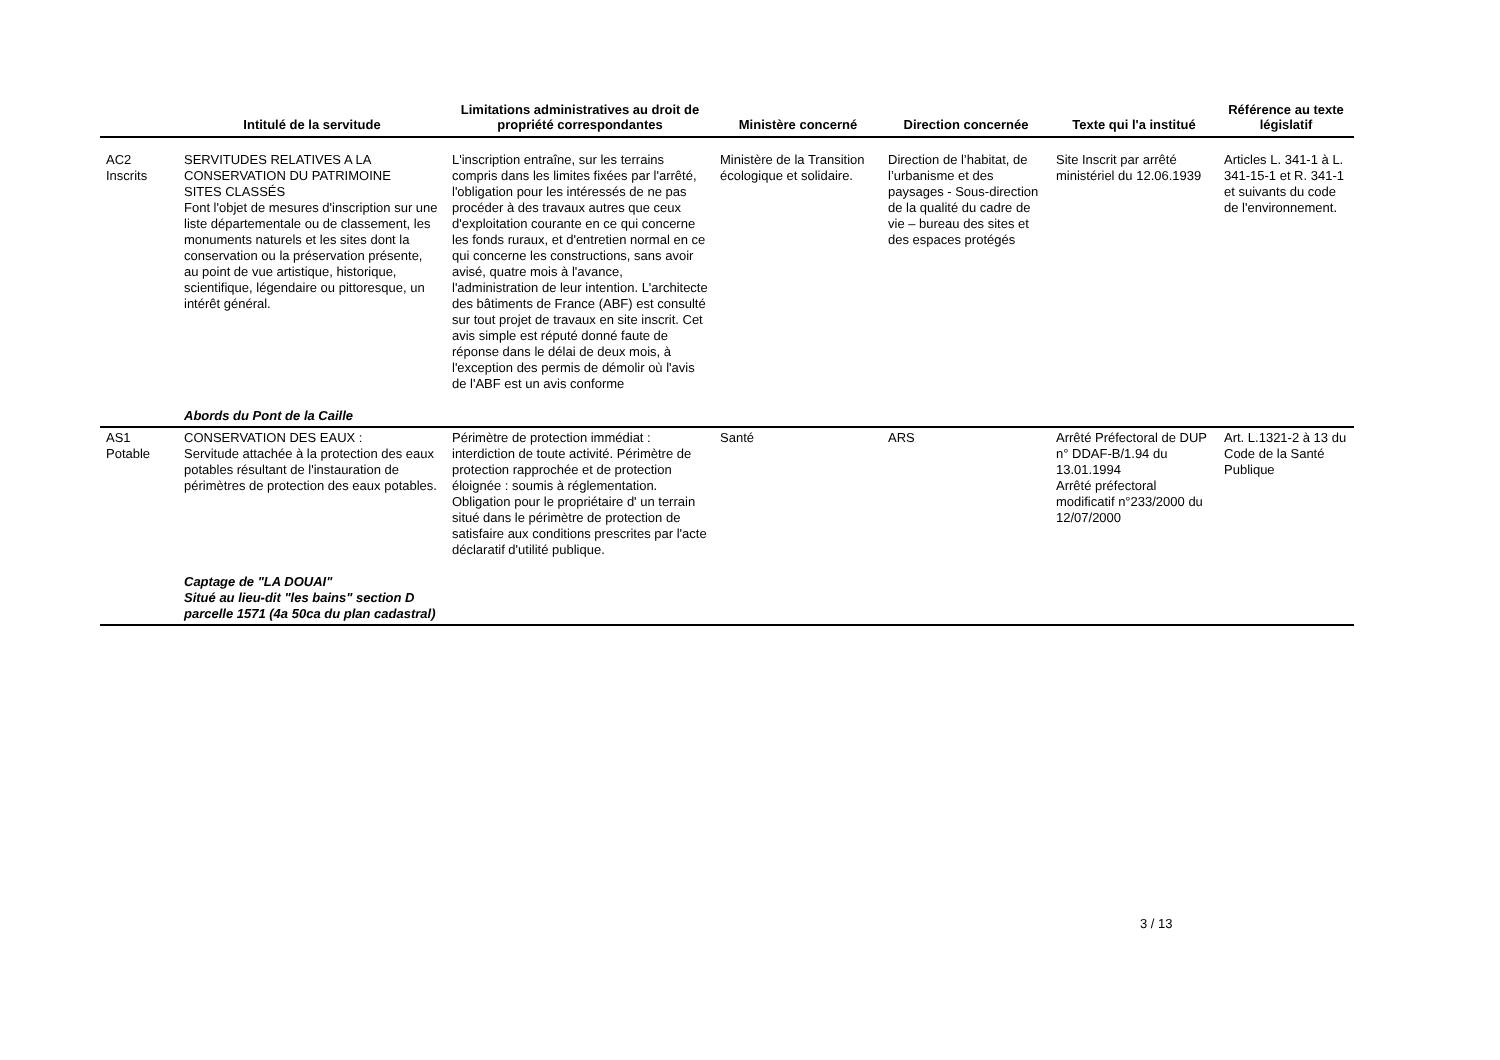| | Intitulé de la servitude | Limitations administratives au droit de propriété correspondantes | Ministère concerné | Direction concernée | Texte qui l'a institué | Référence au texte législatif |
| --- | --- | --- | --- | --- | --- | --- |
| AC2 Inscrits | SERVITUDES RELATIVES A LA CONSERVATION DU PATRIMOINE SITES CLASSÉS Font l'objet de mesures d'inscription sur une liste départementale ou de classement, les monuments naturels et les sites dont la conservation ou la préservation présente, au point de vue artistique, historique, scientifique, légendaire ou pittoresque, un intérêt général. | L'inscription entraîne, sur les terrains compris dans les limites fixées par l'arrêté, l'obligation pour les intéressés de ne pas procéder à des travaux autres que ceux d'exploitation courante en ce qui concerne les fonds ruraux, et d'entretien normal en ce qui concerne les constructions, sans avoir avisé, quatre mois à l'avance, l'administration de leur intention. L'architecte des bâtiments de France (ABF) est consulté sur tout projet de travaux en site inscrit. Cet avis simple est réputé donné faute de réponse dans le délai de deux mois, à l'exception des permis de démolir où l'avis de l'ABF est un avis conforme | Ministère de la Transition écologique et solidaire. | Direction de l’habitat, de l’urbanisme et des paysages - Sous-direction de la qualité du cadre de vie – bureau des sites et des espaces protégés | Site Inscrit par arrêté ministériel du 12.06.1939 | Articles L. 341-1 à L. 341-15-1 et R. 341-1 et suivants du code de l'environnement. |
| | Abords du Pont de la Caille | | | | | |
| AS1 Potable | CONSERVATION DES EAUX : Servitude attachée à la protection des eaux potables résultant de l'instauration de périmètres de protection des eaux potables. | Périmètre de protection immédiat : interdiction de toute activité. Périmètre de protection rapprochée et de protection éloignée : soumis à réglementation. Obligation pour le propriétaire d' un terrain situé dans le périmètre de protection de satisfaire aux conditions prescrites par l'acte déclaratif d'utilité publique. | Santé | ARS | Arrêté Préfectoral de DUP n° DDAF-B/1.94 du 13.01.1994 Arrêté préfectoral modificatif n°233/2000 du 12/07/2000 | Art. L.1321-2 à 13 du Code de la Santé Publique |
| | Captage de "LA DOUAI" Situé au lieu-dit "les bains" section D parcelle 1571 (4a 50ca du plan cadastral) | | | | | |
3 / 13